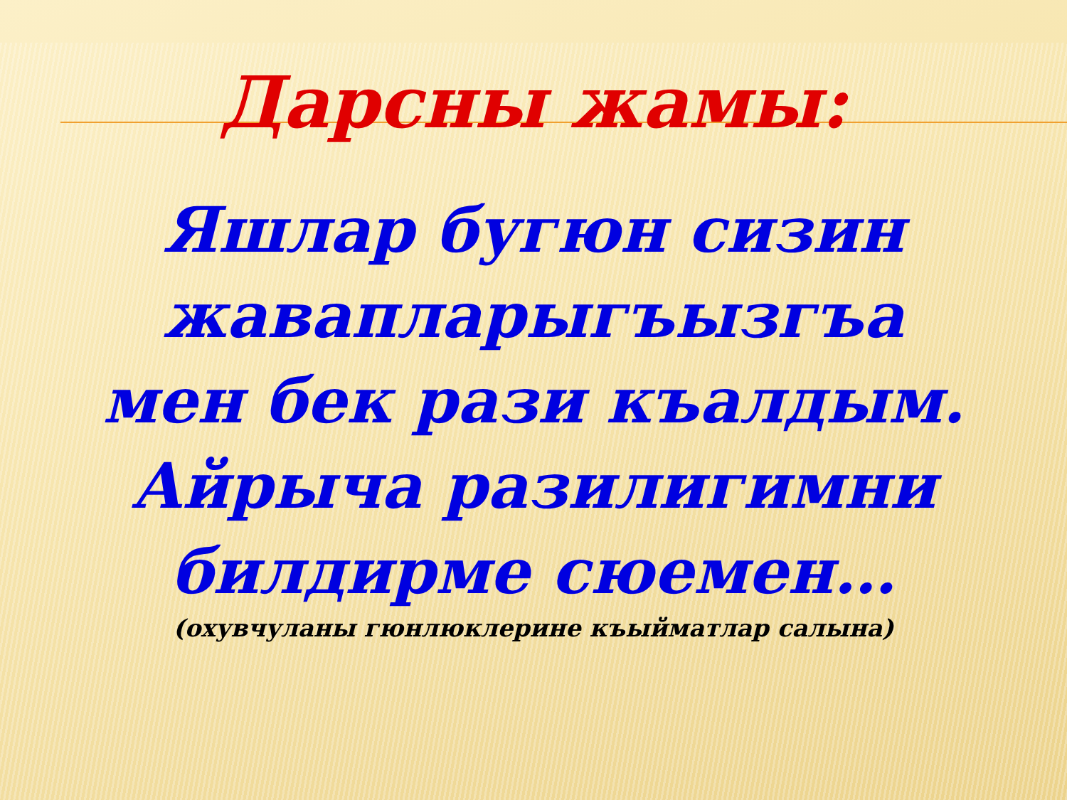Дарсны жамы:
Яшлар бугюн сизин
жавапларыгъызгъа
мен бек рази къалдым.
Айрыча разилигимни
билдирме сюемен…
(охувчуланы гюнлюклерине къыйматлар салына)